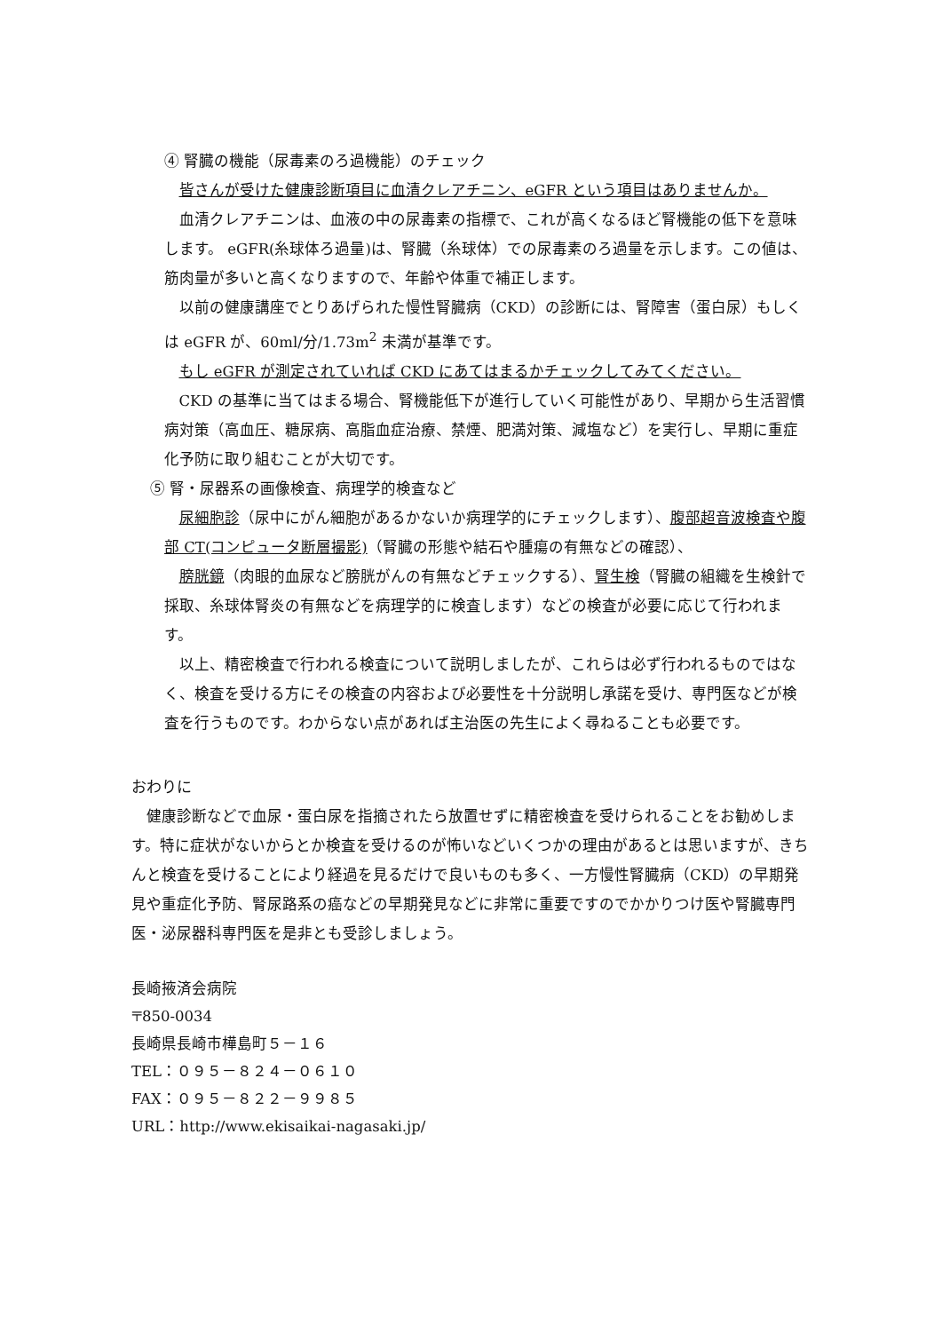④ 腎臓の機能（尿毒素のろ過機能）のチェック
皆さんが受けた健康診断項目に血清クレアチニン、eGFR という項目はありませんか。
血清クレアチニンは、血液の中の尿毒素の指標で、これが高くなるほど腎機能の低下を意味します。 eGFR(糸球体ろ過量)は、腎臓（糸球体）での尿毒素のろ過量を示します。この値は、筋肉量が多いと高くなりますので、年齢や体重で補正します。
以前の健康講座でとりあげられた慢性腎臓病（CKD）の診断には、腎障害（蛋白尿）もしくは eGFR が、60ml/分/1.73m<sup>2</sup> 未満が基準です。
もし eGFR が測定されていれば CKD にあてはまるかチェックしてみてください。
CKD の基準に当てはまる場合、腎機能低下が進行していく可能性があり、早期から生活習慣病対策（高血圧、糖尿病、高脂血症治療、禁煙、肥満対策、減塩など）を実行し、早期に重症化予防に取り組むことが大切です。
⑤ 腎・尿器系の画像検査、病理学的検査など
尿細胞診（尿中にがん細胞があるかないか病理学的にチェックします）、腹部超音波検査や腹部 CT(コンピュータ断層撮影)（腎臓の形態や結石や腫瘍の有無などの確認）、
膀胱鏡（肉眼的血尿など膀胱がんの有無などチェックする）、腎生検（腎臓の組織を生検針で採取、糸球体腎炎の有無などを病理学的に検査します）などの検査が必要に応じて行われます。
以上、精密検査で行われる検査について説明しましたが、これらは必ず行われるものではなく、検査を受ける方にその検査の内容および必要性を十分説明し承諾を受け、専門医などが検査を行うものです。わからない点があれば主治医の先生によく尋ねることも必要です。
おわりに
健康診断などで血尿・蛋白尿を指摘されたら放置せずに精密検査を受けられることをお勧めします。特に症状がないからとか検査を受けるのが怖いなどいくつかの理由があるとは思いますが、きちんと検査を受けることにより経過を見るだけで良いものも多く、一方慢性腎臓病（CKD）の早期発見や重症化予防、腎尿路系の癌などの早期発見などに非常に重要ですのでかかりつけ医や腎臓専門医・泌尿器科専門医を是非とも受診しましょう。
長崎掖済会病院
〒850-0034
長崎県長崎市樺島町５－１６
TEL：０９５－８２４－０６１０
FAX：０９５－８２２－９９８５
URL：http://www.ekisaikai-nagasaki.jp/